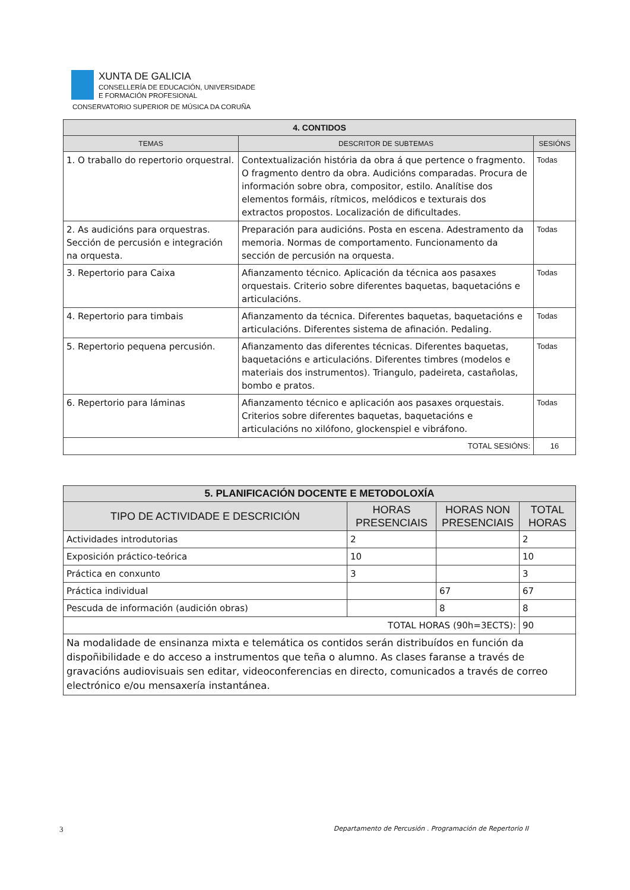XUNTA DE GALICIA
CONSELLERÍA DE EDUCACIÓN, UNIVERSIDADE
E FORMACIÓN PROFESIONAL
CONSERVATORIO SUPERIOR DE MÚSICA DA CORUÑA
| 4. CONTIDOS | | |
| --- | --- | --- |
| TEMAS | DESCRITOR DE SUBTEMAS | SESIÓNS |
| 1. O traballo do repertorio orquestral. | Contextualización história da obra á que pertence o fragmento. O fragmento dentro da obra. Audicións comparadas. Procura de información sobre obra, compositor, estilo. Analítise dos elementos formáis, rítmicos, melódicos e texturais dos extractos propostos. Localización de dificultades. | Todas |
| 2. As audicións para orquestras. Sección de percusión e integración na orquesta. | Preparación para audicións. Posta en escena. Adestramento da memoria. Normas de comportamento. Funcionamento da sección de percusión na orquesta. | Todas |
| 3. Repertorio para Caixa | Afianzamento técnico. Aplicación da técnica aos pasaxes orquestais. Criterio sobre diferentes baquetas, baquetacións e articulacións. | Todas |
| 4. Repertorio para timbais | Afianzamento da técnica. Diferentes baquetas, baquetacións e articulacións. Diferentes sistema de afinación. Pedaling. | Todas |
| 5. Repertorio pequena percusión. | Afianzamento das diferentes técnicas. Diferentes baquetas, baquetacións e articulacións. Diferentes timbres (modelos e materiais dos instrumentos). Triangulo, padeireta, castañolas, bombo e pratos. | Todas |
| 6. Repertorio para láminas | Afianzamento técnico e aplicación aos pasaxes orquestais. Criterios sobre diferentes baquetas, baquetacións e articulacións no xilófono, glockenspiel e vibráfono. | Todas |
| TOTAL SESIÓNS: | | 16 |
| 5. PLANIFICACIÓN DOCENTE E METODOLOXÍA | | | |
| --- | --- | --- | --- |
| TIPO DE ACTIVIDADE E DESCRICIÓN | HORAS PRESENCIAIS | HORAS NON PRESENCIAIS | TOTAL HORAS |
| Actividades introdutorias | 2 | | 2 |
| Exposición práctico-teórica | 10 | | 10 |
| Práctica en conxunto | 3 | | 3 |
| Práctica individual | | 67 | 67 |
| Pescuda de información (audición obras) | | 8 | 8 |
| TOTAL HORAS (90h=3ECTS): | | | 90 |
| Na modalidade de ensinanza mixta e telemática os contidos serán distribuídos en función da dispoñibilidade e do acceso a instrumentos que teña o alumno. As clases faranse a través de gravacións audiovisuais sen editar, videoconferencias en directo, comunicados a través de correo electrónico e/ou mensaxería instantánea. | | | |
3 Departamento de Percusión . Programación de Repertorio II